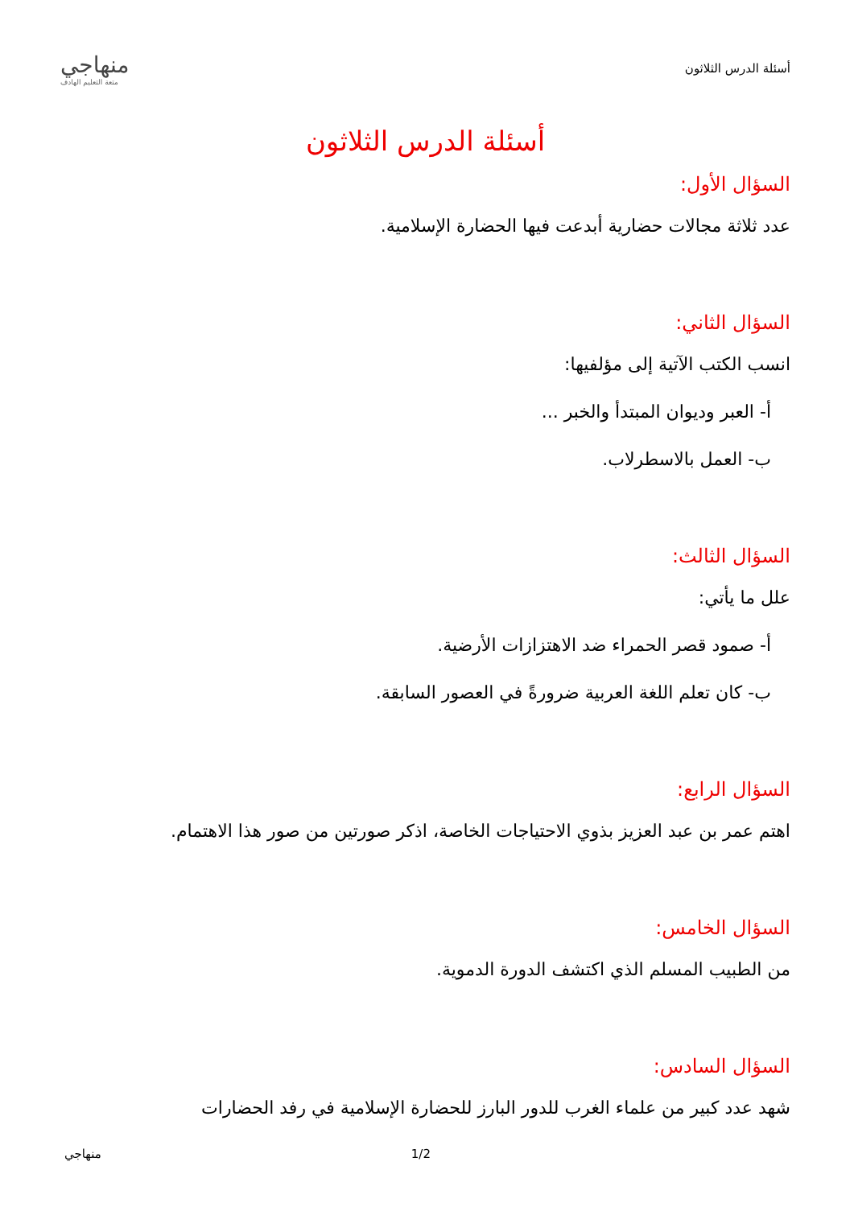أسئلة الدرس الثلاثون
منهاجي
متعة التعليم الهادف
أسئلة الدرس الثلاثون
السؤال الأول:
عدد ثلاثة مجالات حضارية أبدعت فيها الحضارة الإسلامية.
السؤال الثاني:
انسب الكتب الآتية إلى مؤلفيها:
أ- العبر وديوان المبتدأ والخبر ...
ب- العمل بالاسطرلاب.
السؤال الثالث:
علل ما يأتي:
أ- صمود قصر الحمراء ضد الاهتزازات الأرضية.
ب- كان تعلم اللغة العربية ضرورةً في العصور السابقة.
السؤال الرابع:
اهتم عمر بن عبد العزيز بذوي الاحتياجات الخاصة، اذكر صورتين من صور هذا الاهتمام.
السؤال الخامس:
من الطبيب المسلم الذي اكتشف الدورة الدموية.
السؤال السادس:
شهد عدد كبير من علماء الغرب للدور البارز للحضارة الإسلامية في رفد الحضارات
منهاجي 1/2